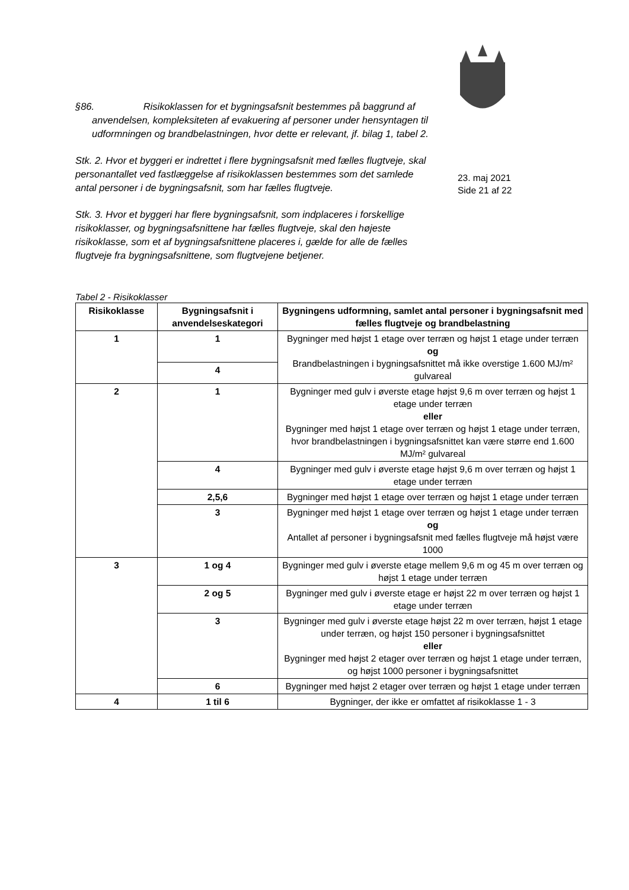§86. Risikoklassen for et bygningsafsnit bestemmes på baggrund af anvendelsen, kompleksiteten af evakuering af personer under hensyntagen til udformningen og brandbelastningen, hvor dette er relevant, jf. bilag 1, tabel 2.
Stk. 2. Hvor et byggeri er indrettet i flere bygningsafsnit med fælles flugtveje, skal personantallet ved fastlæggelse af risikoklassen bestemmes som det samlede antal personer i de bygningsafsnit, som har fælles flugtveje.
Stk. 3. Hvor et byggeri har flere bygningsafsnit, som indplaceres i forskellige risikoklasser, og bygningsafsnittene har fælles flugtveje, skal den højeste risikoklasse, som et af bygningsafsnittene placeres i, gælde for alle de fælles flugtveje fra bygningsafsnittene, som flugtvejene betjener.
23. maj 2021
Side 21 af 22
Tabel 2 - Risikoklasser
| Risikoklasse | Bygningsafsnit i anvendelseskategori | Bygningens udformning, samlet antal personer i bygningsafsnit med fælles flugtveje og brandbelastning |
| --- | --- | --- |
| 1 | 1 | Bygninger med højst 1 etage over terræn og højst 1 etage under terræn og Brandbelastningen i bygningsafsnittet må ikke overstige 1.600 MJ/m² gulvareal |
| | 4 | |
| 2 | 1 | Bygninger med gulv i øverste etage højst 9,6 m over terræn og højst 1 etage under terræn eller Bygninger med højst 1 etage over terræn og højst 1 etage under terræn, hvor brandbelastningen i bygningsafsnittet kan være større end 1.600 MJ/m² gulvareal |
| | 4 | Bygninger med gulv i øverste etage højst 9,6 m over terræn og højst 1 etage under terræn |
| | 2,5,6 | Bygninger med højst 1 etage over terræn og højst 1 etage under terræn |
| | 3 | Bygninger med højst 1 etage over terræn og højst 1 etage under terræn og Antallet af personer i bygningsafsnit med fælles flugtveje må højst være 1000 |
| 3 | 1 og 4 | Bygninger med gulv i øverste etage mellem 9,6 m og 45 m over terræn og højst 1 etage under terræn |
| | 2 og 5 | Bygninger med gulv i øverste etage er højst 22 m over terræn og højst 1 etage under terræn |
| | 3 | Bygninger med gulv i øverste etage højst 22 m over terræn, højst 1 etage under terræn, og højst 150 personer i bygningsafsnittet eller Bygninger med højst 2 etager over terræn og højst 1 etage under terræn, og højst 1000 personer i bygningsafsnittet |
| | 6 | Bygninger med højst 2 etager over terræn og højst 1 etage under terræn |
| 4 | 1 til 6 | Bygninger, der ikke er omfattet af risikoklasse 1 - 3 |